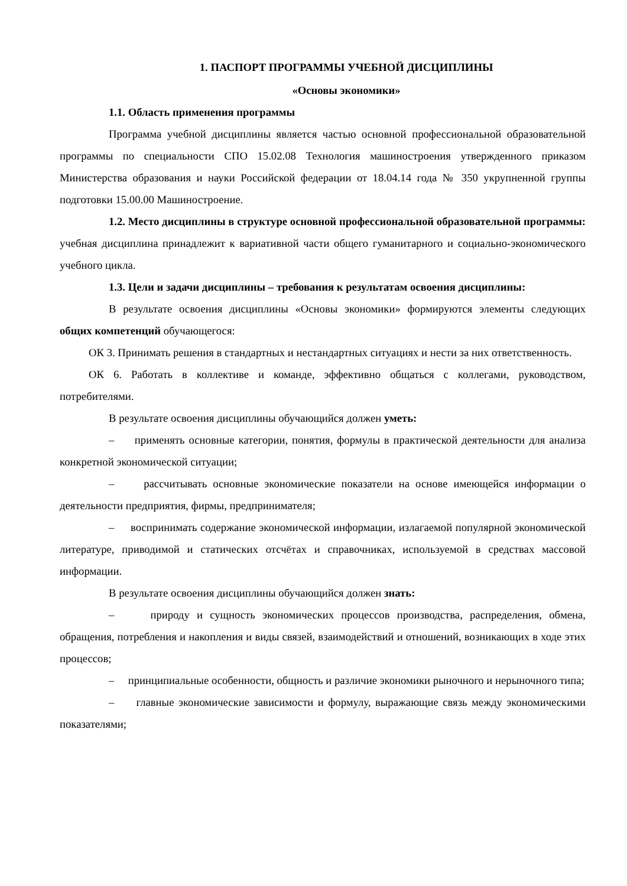1. ПАСПОРТ ПРОГРАММЫ УЧЕБНОЙ ДИСЦИПЛИНЫ
«Основы экономики»
1.1. Область применения программы
Программа учебной дисциплины является частью основной профессиональной образовательной программы по специальности СПО 15.02.08 Технология машиностроения утвержденного приказом Министерства образования и науки Российской федерации от 18.04.14 года № 350 укрупненной группы подготовки 15.00.00 Машиностроение.
1.2. Место дисциплины в структуре основной профессиональной образовательной программы: учебная дисциплина принадлежит к вариативной части общего гуманитарного и социально-экономического учебного цикла.
1.3. Цели и задачи дисциплины – требования к результатам освоения дисциплины:
В результате освоения дисциплины «Основы экономики» формируются элементы следующих общих компетенций обучающегося:
ОК 3. Принимать решения в стандартных и нестандартных ситуациях и нести за них ответственность.
ОК 6. Работать в коллективе и команде, эффективно общаться с коллегами, руководством, потребителями.
В результате освоения дисциплины обучающийся должен уметь:
– применять основные категории, понятия, формулы в практической деятельности для анализа конкретной экономической ситуации;
– рассчитывать основные экономические показатели на основе имеющейся информации о деятельности предприятия, фирмы, предпринимателя;
– воспринимать содержание экономической информации, излагаемой популярной экономической литературе, приводимой и статических отсчётах и справочниках, используемой в средствах массовой информации.
В результате освоения дисциплины обучающийся должен знать:
– природу и сущность экономических процессов производства, распределения, обмена, обращения, потребления и накопления и виды связей, взаимодействий и отношений, возникающих в ходе этих процессов;
– принципиальные особенности, общность и различие экономики рыночного и нерыночного типа;
– главные экономические зависимости и формулу, выражающие связь между экономическими показателями;